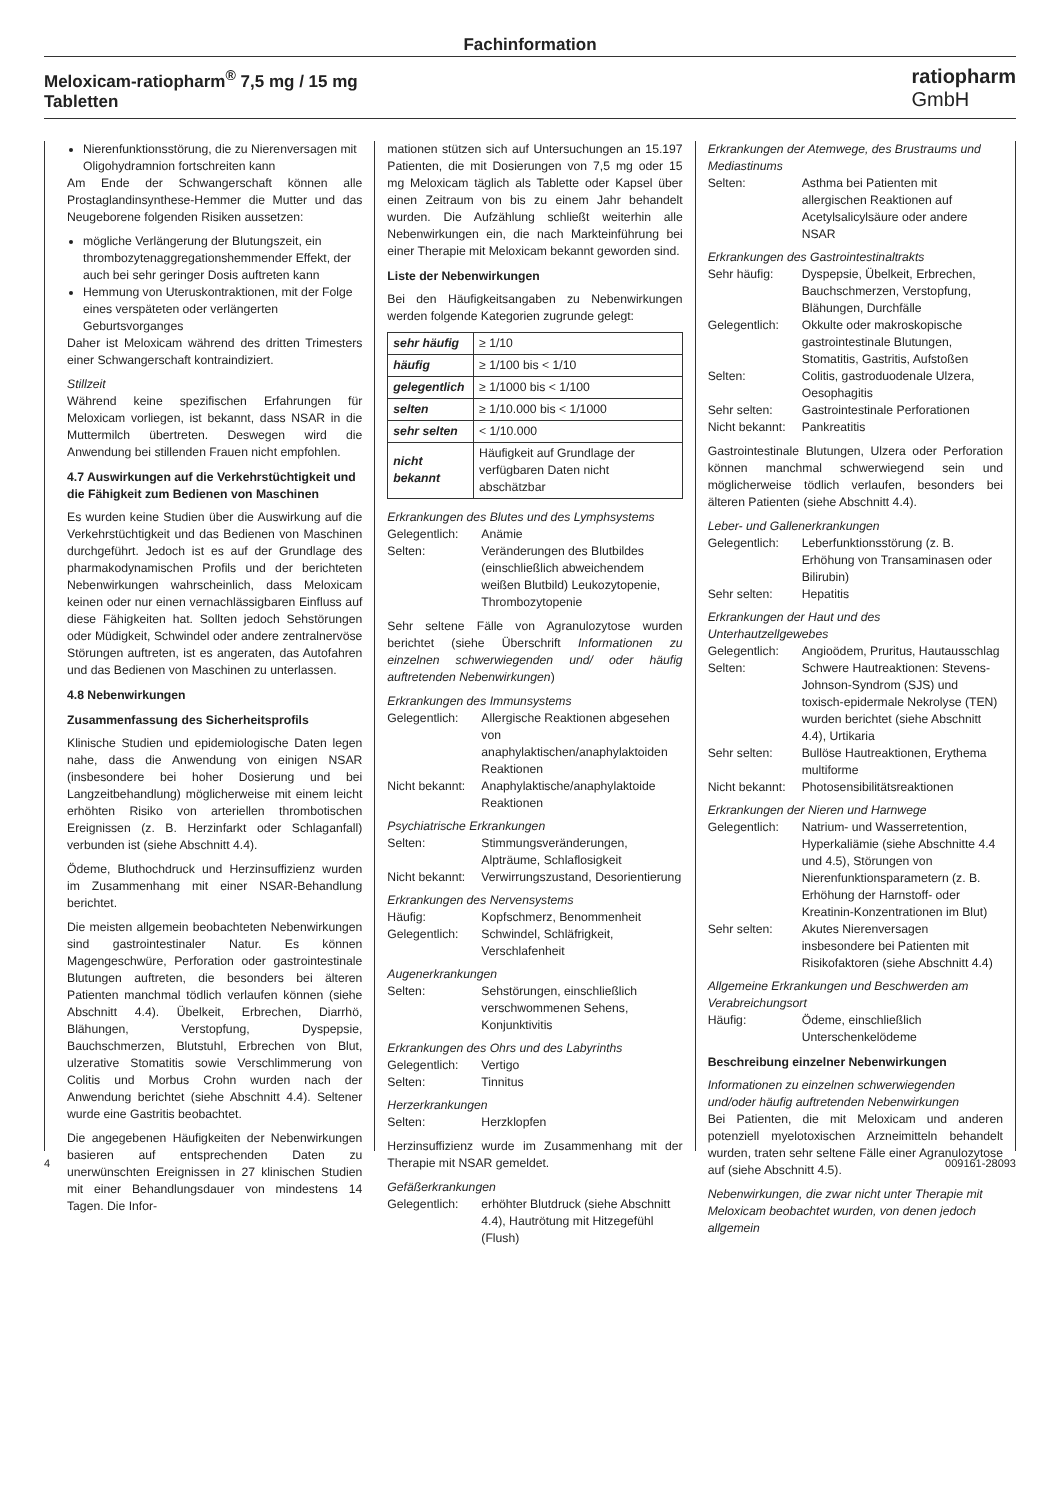Fachinformation
Meloxicam-ratiopharm<sup>®</sup> 7,5 mg / 15 mg
Tabletten
ratiopharm
GmbH
Nierenfunktionsstörung, die zu Nierenversagen mit Oligohydramnion fortschreiten kann
Am Ende der Schwangerschaft können alle Prostaglandinsynthese-Hemmer die Mutter und das Neugeborene folgenden Risiken aussetzen:
mögliche Verlängerung der Blutungszeit, ein thrombozytenaggregationshemmender Effekt, der auch bei sehr geringer Dosis auftreten kann
Hemmung von Uteruskontraktionen, mit der Folge eines verspäteten oder verlängerten Geburtsvorganges
Daher ist Meloxicam während des dritten Trimesters einer Schwangerschaft kontraindiziert.
Stillzeit
Während keine spezifischen Erfahrungen für Meloxicam vorliegen, ist bekannt, dass NSAR in die Muttermilch übertreten. Deswegen wird die Anwendung bei stillenden Frauen nicht empfohlen.
4.7 Auswirkungen auf die Verkehrstüchtigkeit und die Fähigkeit zum Bedienen von Maschinen
Es wurden keine Studien über die Auswirkung auf die Verkehrstüchtigkeit und das Bedienen von Maschinen durchgeführt. Jedoch ist es auf der Grundlage des pharmakodynamischen Profils und der berichteten Nebenwirkungen wahrscheinlich, dass Meloxicam keinen oder nur einen vernachlässigbaren Einfluss auf diese Fähigkeiten hat. Sollten jedoch Sehstörungen oder Müdigkeit, Schwindel oder andere zentralnervöse Störungen auftreten, ist es angeraten, das Autofahren und das Bedienen von Maschinen zu unterlassen.
4.8 Nebenwirkungen
Zusammenfassung des Sicherheitsprofils
Klinische Studien und epidemiologische Daten legen nahe, dass die Anwendung von einigen NSAR (insbesondere bei hoher Dosierung und bei Langzeitbehandlung) möglicherweise mit einem leicht erhöhten Risiko von arteriellen thrombotischen Ereignissen (z. B. Herzinfarkt oder Schlaganfall) verbunden ist (siehe Abschnitt 4.4).
Ödeme, Bluthochdruck und Herzinsuffizienz wurden im Zusammenhang mit einer NSAR-Behandlung berichtet.
Die meisten allgemein beobachteten Nebenwirkungen sind gastrointestinaler Natur. Es können Magengeschwüre, Perforation oder gastrointestinale Blutungen auftreten, die besonders bei älteren Patienten manchmal tödlich verlaufen können (siehe Abschnitt 4.4). Übelkeit, Erbrechen, Diarrhö, Blähungen, Verstopfung, Dyspepsie, Bauchschmerzen, Blutstuhl, Erbrechen von Blut, ulzerative Stomatitis sowie Verschlimmerung von Colitis und Morbus Crohn wurden nach der Anwendung berichtet (siehe Abschnitt 4.4). Seltener wurde eine Gastritis beobachtet.
Die angegebenen Häufigkeiten der Nebenwirkungen basieren auf entsprechenden Daten zu unerwünschten Ereignissen in 27 klinischen Studien mit einer Behandlungsdauer von mindestens 14 Tagen. Die Infor-
mationen stützen sich auf Untersuchungen an 15.197 Patienten, die mit Dosierungen von 7,5 mg oder 15 mg Meloxicam täglich als Tablette oder Kapsel über einen Zeitraum von bis zu einem Jahr behandelt wurden. Die Aufzählung schließt weiterhin alle Nebenwirkungen ein, die nach Markteinführung bei einer Therapie mit Meloxicam bekannt geworden sind.
Liste der Nebenwirkungen
Bei den Häufigkeitsangaben zu Nebenwirkungen werden folgende Kategorien zugrunde gelegt:
| sehr häufig | ≥ 1/10 |
| häufig | ≥ 1/100 bis < 1/10 |
| gelegentlich | ≥ 1/1000 bis < 1/100 |
| selten | ≥ 1/10.000 bis < 1/1000 |
| sehr selten | < 1/10.000 |
| nicht bekannt | Häufigkeit auf Grundlage der verfügbaren Daten nicht abschätzbar |
Erkrankungen des Blutes und des Lymphsystems
Gelegentlich: Anämie
Selten: Veränderungen des Blutbildes (einschließlich abweichendem weißen Blutbild) Leukozytopenie, Thrombozytopenie
Sehr seltene Fälle von Agranulozytose wurden berichtet (siehe Überschrift Informationen zu einzelnen schwerwiegenden und/ oder häufig auftretenden Nebenwirkungen)
Erkrankungen des Immunsystems
Gelegentlich: Allergische Reaktionen abgesehen von anaphylaktischen/anaphylaktoiden Reaktionen
Nicht bekannt: Anaphylaktische/anaphylaktoide Reaktionen
Psychiatrische Erkrankungen
Selten: Stimmungsveränderungen, Alpträume, Schlaflosigkeit
Nicht bekannt: Verwirrungszustand, Desorientierung
Erkrankungen des Nervensystems
Häufig: Kopfschmerz, Benommenheit
Gelegentlich: Schwindel, Schläfrigkeit, Verschlafenheit
Augenerkrankungen
Selten: Sehstörungen, einschließlich verschwommenen Sehens, Konjunktivitis
Erkrankungen des Ohrs und des Labyrinths
Gelegentlich: Vertigo
Selten: Tinnitus
Herzerkrankungen
Selten: Herzklopfen
Herzinsuffizienz wurde im Zusammenhang mit der Therapie mit NSAR gemeldet.
Gefäßerkrankungen
Gelegentlich: erhöhter Blutdruck (siehe Abschnitt 4.4), Hautrötung mit Hitzegefühl (Flush)
Erkrankungen der Atemwege, des Brustraums und Mediastinums
Selten: Asthma bei Patienten mit allergischen Reaktionen auf Acetylsalicylsäure oder andere NSAR
Erkrankungen des Gastrointestinaltrakts
Sehr häufig: Dyspepsie, Übelkeit, Erbrechen, Bauchschmerzen, Verstopfung, Blähungen, Durchfälle
Gelegentlich: Okkulte oder makroskopische gastrointestinale Blutungen, Stomatitis, Gastritis, Aufstoßen
Selten: Colitis, gastroduodenale Ulzera, Oesophagitis
Sehr selten: Gastrointestinale Perforationen
Nicht bekannt: Pankreatitis
Gastrointestinale Blutungen, Ulzera oder Perforation können manchmal schwerwiegend sein und möglicherweise tödlich verlaufen, besonders bei älteren Patienten (siehe Abschnitt 4.4).
Leber- und Gallenerkrankungen
Gelegentlich: Leberfunktionsstörung (z. B. Erhöhung von Transaminasen oder Bilirubin)
Sehr selten: Hepatitis
Erkrankungen der Haut und des Unterhautzellgewebes
Gelegentlich: Angioödem, Pruritus, Hautausschlag
Selten: Schwere Hautreaktionen: Stevens-Johnson-Syndrom (SJS) und toxisch-epidermale Nekrolyse (TEN) wurden berichtet (siehe Abschnitt 4.4), Urtikaria
Sehr selten: Bullöse Hautreaktionen, Erythema multiforme
Nicht bekannt: Photosensibilitätsreaktionen
Erkrankungen der Nieren und Harnwege
Gelegentlich: Natrium- und Wasserretention, Hyperkaliämie (siehe Abschnitte 4.4 und 4.5), Störungen von Nierenfunktionsparametern (z. B. Erhöhung der Harnstoff- oder Kreatinin-Konzentrationen im Blut)
Sehr selten: Akutes Nierenversagen insbesondere bei Patienten mit Risikofaktoren (siehe Abschnitt 4.4)
Allgemeine Erkrankungen und Beschwerden am Verabreichungsort
Häufig: Ödeme, einschließlich Unterschenkelödeme
Beschreibung einzelner Nebenwirkungen
Informationen zu einzelnen schwerwiegenden und/oder häufig auftretenden Nebenwirkungen
Bei Patienten, die mit Meloxicam und anderen potenziell myelotoxischen Arzneimitteln behandelt wurden, traten sehr seltene Fälle einer Agranulozytose auf (siehe Abschnitt 4.5).
Nebenwirkungen, die zwar nicht unter Therapie mit Meloxicam beobachtet wurden, von denen jedoch allgemein
4 009161-28093